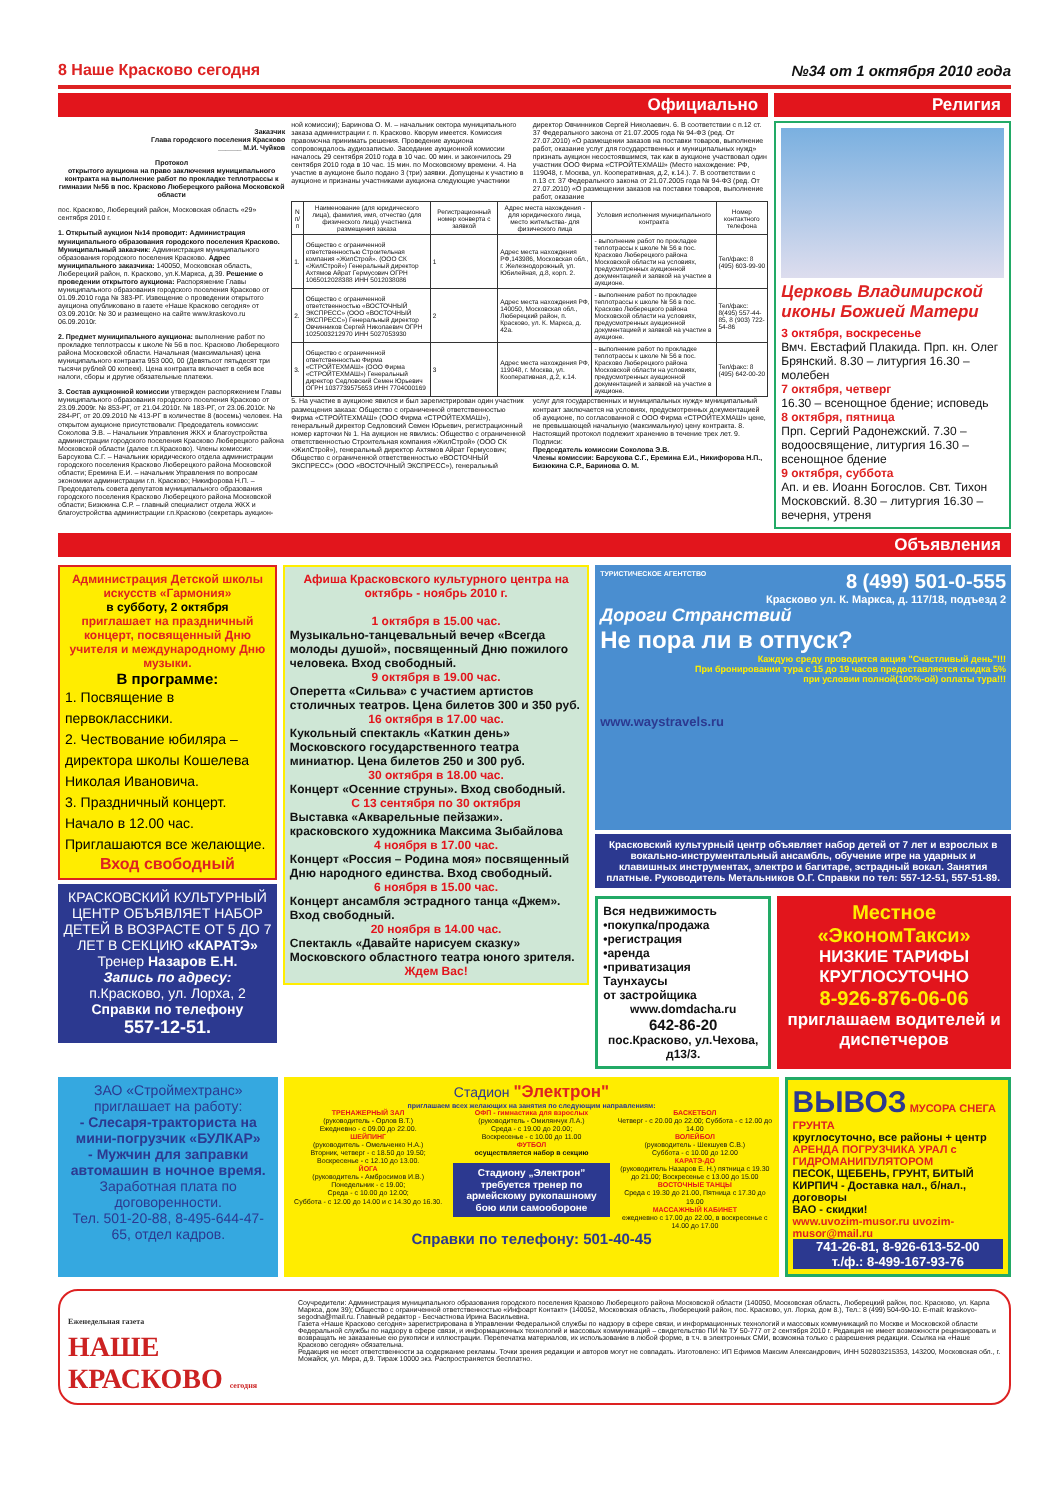8 Наше Красково сегодня №34 от 1 октября 2010 года
Официально
Заказчик
Глава городского поселения Красково
______ М.И. Чуйков
Протокол
открытого аукциона на право заключения муниципального контракта на выполнение работ по прокладке теплотрассы к гимназии №56 в пос. Красково Люберецкого района Московской области
пос. Красково, Люберецкий район, Московская область «29» сентября 2010 г.
1. Открытый аукцион №14 проводит: Администрация муниципального образования городского поселения Красково. Муниципальный заказчик: Администрация муниципального образования городского поселения Красково. Адрес муниципального заказчика: 140050, Московская область, Люберецкий район, п. Красково, ул.К.Маркса, д.39. Решение о проведении открытого аукциона: Распоряжение Главы муниципального образования городского поселения Красково от 01.09.2010 года № 383-РГ. Извещение о проведении открытого аукциона опубликовано в газете «Наше Красково сегодня» от 03.09.2010г. № 30 и размещено на сайте www.kraskovo.ru 06.09.2010г.
2. Предмет муниципального аукциона: выполнение работ по прокладке теплотрассы к школе № 56 в пос. Красково Люберецкого района Московской области. Начальная (максимальная) цена муниципального контракта 953 000, 00 (Девятьсот пятьдесят три тысячи рублей 00 копеек). Цена контракта включает в себя все налоги, сборы и другие обязательные платежи.
3. Состав аукционной комиссии утвержден распоряжением Главы муниципального образования городского поселения Красково от 23.09.2009г. № 853-РГ, от 21.04.2010г. № 183-РГ, от 23.06.2010г. № 284-РГ, от 20.09.2010 № 413-РГ в количестве 8 (восемь) человек. На открытом аукционе присутствовали: Председатель комиссии: Соколова Э.В. – Начальник Управления ЖКХ и благоустройства администрации городского поселения Красково Люберецкого района Московской области (далее г.п.Красково). Члены комиссии: Барсукова С.Г. – Начальник юридического отдела администрации городского поселения Красково Люберецкого района Московской области; Еремина Е.И. – начальник Управления по вопросам экономики администрации г.п. Красково; Никифорова Н.П. – Председатель совета депутатов муниципального образования городского поселения Красково Люберецкого района Московской области; Бизюкина С.Р. – главный специалист отдела ЖКХ и благоустройства администрации г.п.Красково (секретарь аукцион-
ной комиссии); Баринова О. М. – начальник сектора муниципального заказа администрации г. п. Красково. Кворум имеется. Комиссия правомочна принимать решения. Проведение аукциона сопровождалось аудиозаписью. Заседание аукционной комиссии началось 29 сентября 2010 года в 10 час. 00 мин. и закончилось 29 сентября 2010 года в 10 час. 15 мин. по Московскому времени. 4. На участие в аукционе было подано 3 (три) заявки. Допущены к участию в аукционе и признаны участниками аукциона следующие участники
директор Овчинников Сергей Николаевич. 6. В соответствии с п.12 ст. 37 Федерального закона от 21.07.2005 года № 94-ФЗ (ред. От 27.07.2010) «О размещении заказов на поставки товаров, выполнение работ, оказание услуг для государственных и муниципальных нужд» признать аукцион несостоявшимся, так как в аукционе участвовал один участник ООО Фирма «СТРОЙТЕХМАШ» (Место нахождение: РФ, 119048, г. Москва, ул. Кооперативная, д.2, к.14.). 7. В соответствии с п.13 ст. 37 Федерального закона от 21.07.2005 года № 94-ФЗ (ред. От 27.07.2010) «О размещении заказов на поставки товаров, выполнение работ, оказание
| N п/п | Наименование (для юридического лица), фамилия, имя, отчество (для физического лица) участника размещения заказа | Регистрационный номер конверта с заявкой | Адрес места нахождения - для юридического лица, место жительства- для физического лица | Условия исполнения муниципального контракта | Номер контактного телефона |
| --- | --- | --- | --- | --- | --- |
| 1. | Общество с ограниченной ответственностью Строительная компания «ЖилСтрой». (ООО СК «ЖилСтрой») Генеральный директор Ахтямов Айрат Гермусович ОГРН 1065012028388 ИНН 5012038086 | 1 | Адрес места нахождения РФ,143986, Московская обл., г. Железнодорожный, ул. Юбилейная, д.8, корп. 2. | - выполнение работ по прокладке теплотрассы к школе № 56 в пос. Красково Люберецкого района Московской области на условиях, предусмотренных аукционной документацией и заявкой на участие в аукционе. | Тел/факс: 8 (495) 603-99-90 |
| 2. | Общество с ограниченной ответственностью «ВОСТОЧНЫЙ ЭКСПРЕСС» (ООО «ВОСТОЧНЫЙ ЭКСПРЕСС») Генеральный директор Овчинников Сергей Николаевич ОГРН 1025003212970 ИНН 5027053930 | 2 | Адрес места нахождения РФ, 140050, Московская обл., Люберецкий район, п. Красково, ул. К. Маркса, д. 42а. | - выполнение работ по прокладке теплотрассы к школе № 56 в пос. Красково Люберецкого района Московской области на условиях, предусмотренных аукционной документацией и заявкой на участие в аукционе. | Тел/факс: 8(495) 557-44-85, 8 (903) 722-54-86 |
| 3. | Общество с ограниченной ответственностью Фирма «СТРОЙТЕХМАШ» (ООО Фирма «СТРОЙТЕХМАШ») Генеральный директор Седловский Семен Юрьевич ОГРН 1037739575653 ИНН 7704000169 | 3 | Адрес места нахождения РФ, 119048, г. Москва, ул. Кооперативная, д.2, к.14. | - выполнение работ по прокладке теплотрассы к школе № 56 в пос. Красково Люберецкого района Московской области на условиях, предусмотренных аукционной документацией и заявкой на участие в аукционе. | Тел/факс: 8 (495) 642-00-20 |
5. На участие в аукционе явился и был зарегистрирован один участник размещения заказа: Общество с ограниченной ответственностью Фирма «СТРОЙТЕХМАШ» (ООО Фирма «СТРОЙТЕХМАШ»), генеральный директор Седловский Семен Юрьевич, регистрационный номер карточки № 1. На аукцион не явились: Общество с ограниченной ответственностью Строительная компания «ЖилСтрой» (ООО СК «ЖилСтрой»), генеральный директор Ахтямов Айрат Гермусович; Общество с ограниченной ответственностью «ВОСТОЧНЫЙ ЭКСПРЕСС» (ООО «ВОСТОЧНЫЙ ЭКСПРЕСС»), генеральный
услуг для государственных и муниципальных нужд» муниципальный контракт заключается на условиях, предусмотренных документацией об аукционе, по согласованной с ООО Фирма «СТРОЙТЕХМАШ» цене, не превышающей начальную (максимальную) цену контракта. 8. Настоящий протокол подлежит хранению в течение трех лет. 9. Подписи:
Председатель комиссии Соколова Э.В.
Члены комиссии: Барсукова С.Г., Еремина Е.И., Никифорова Н.П., Бизюкина С.Р., Баринова О. М.
Религия
Церковь Владимирской иконы Божией Матери
3 октября, воскресенье
Вмч. Евстафий Плакида. Прп. кн. Олег Брянский. 8.30 – литургия 16.30 – молебен
7 октября, четверг
16.30 – всенощное бдение; исповедь
8 октября, пятница
Прп. Сергий Радонежский. 7.30 – водоосвящение, литургия 16.30 – всенощное бдение
9 октября, суббота
Ап. и ев. Иоанн Богослов. Свт. Тихон Московский. 8.30 – литургия 16.30 – вечерня, утреня
Объявления
Администрация Детской школы искусств «Гармония»
в субботу, 2 октября
приглашает на праздничный концерт, посвященный Дню учителя и международному Дню музыки.
В программе:
1. Посвящение в первоклассники.
2. Чествование юбиляра – директора школы Кошелева Николая Ивановича.
3. Праздничный концерт.
Начало в 12.00 час. Приглашаются все желающие.
Вход свободный
КРАСКОВСКИЙ КУЛЬТУРНЫЙ ЦЕНТР ОБЪЯВЛЯЕТ НАБОР ДЕТЕЙ В ВОЗРАСТЕ ОТ 5 ДО 7 ЛЕТ В СЕКЦИЮ «КАРАТЭ»
Тренер Назаров Е.Н.
Запись по адресу:
п.Красково, ул. Лорха, 2
Справки по телефону
557-12-51.
Афиша Красковского культурного центра на октябрь - ноябрь 2010 г.
1 октября в 15.00 час.
Музыкально-танцевальный вечер «Всегда молоды душой», посвященный Дню пожилого человека. Вход свободный.
9 октября в 19.00 час.
Оперетта «Сильва» с участием артистов столичных театров. Цена билетов 300 и 350 руб.
16 октября в 17.00 час.
Кукольный спектакль «Каткин день» Московского государственного театра миниатюр. Цена билетов 250 и 300 руб.
30 октября в 18.00 час.
Концерт «Осенние струны». Вход свободный.
С 13 сентября по 30 октября
Выставка «Акварельные пейзажи». красковского художника Максима Зыбайлова
4 ноября в 17.00 час.
Концерт «Россия – Родина моя» посвященный Дню народного единства. Вход свободный.
6 ноября в 15.00 час.
Концерт ансамбля эстрадного танца «Джем». Вход свободный.
20 ноября в 14.00 час.
Спектакль «Давайте нарисуем сказку» Московского областного театра юного зрителя.
Ждем Вас!
ТУРИСТИЧЕСКОЕ АГЕНТСТВО 8 (499) 501-0-555
Красково ул. К. Маркса, д. 117/18, подъезд 2
Дороги Странствий
Не пора ли в отпуск?
Каждую среду проводится акция "Счастливый день"!!!
При бронировании тура с 15 до 19 часов предоставляется скидка 5%
при условии полной(100%-ой) оплаты тура!!!
www.waystravels.ru
Красковский культурный центр объявляет набор детей от 7 лет и взрослых в вокально-инструментальный ансамбль, обучение игре на ударных и клавишных инструментах, электро и багитаре, эстрадный вокал. Занятия платные. Руководитель Метальников О.Г. Справки по тел: 557-12-51, 557-51-89.
Вся недвижимость
•покупка/продажа
•регистрация
•аренда
•приватизация
Таунхаусы
от застройщика
www.domdacha.ru
642-86-20
пос.Красково, ул.Чехова, д13/3.
Местное «ЭкономТакси»
НИЗКИЕ ТАРИФЫ КРУГЛОСУТОЧНО
8-926-876-06-06
приглашаем водителей и диспетчеров
ЗАО «Строймехтранс»
приглашает на работу:
- Слесаря-тракториста на мини-погрузчик «БУЛКАР»
- Мужчин для заправки автомашин в ночное время.
Заработная плата по договоренности.
Тел. 501-20-88, 8-495-644-47-65, отдел кадров.
Стадион "Электрон"
приглашаем всех желающих на занятия по следующим направлениям:
ТРЕНАЖЕРНЫЙ ЗАЛ
(руководитель - Орлов В.Т.)
Ежедневно - с 09.00 до 22.00.
ШЕЙПИНГ
(руководитель - Омельченко Н.А.)
Вторник, четверг - с 18.50 до 19.50;
Воскресенье - с 12.10 до 13.00.
ЙОГА
(руководитель - Амбросимов И.В.)
Понедельник - с 19.00;
Среда - с 10.00 до 12.00;
Суббота - с 12.00 до 14.00 и с 14.30 до 16.30.
ОФП - гимнастика для взрослых
(руководитель - Омилянчук Л.А.)
Среда - с 19.00 до 20.00;
Воскресенье - с 10.00 до 11.00
ФУТБОЛ
осуществляется набор в секцию
Стадиону „Электрон” требуется тренер по армейскому рукопашному бою или самообороне
БАСКЕТБОЛ
Четверг - с 20.00 до 22.00; Суббота - с 12.00 до 14.00
ВОЛЕЙБОЛ
(руководитель - Шекшуев С.В.)
Суббота - с 10.00 до 12.00
КАРАТЭ-ДО
(руководитель Назаров Е. Н.) пятница с 19.30 до 21.00; Воскресенье с 13.00 до 15.00
ВОСТОЧНЫЕ ТАНЦЫ
Среда с 19.30 до 21.00, Пятница с 17.30 до 19.00
МАССАЖНЫЙ КАБИНЕТ
ежедневно с 17.00 до 22.00, в воскресенье с 14.00 до 17.00
Справки по телефону: 501-40-45
ВЫВОЗ МУСОРА СНЕГА ГРУНТА
круглосуточно, все районы + центр
АРЕНДА ПОГРУЗЧИКА УРАЛ с ГИДРОМАНИПУЛЯТОРОМ
ПЕСОК, ЩЕБЕНЬ, ГРУНТ, БИТЫЙ КИРПИЧ - Доставка нал., б/нал., договоры
ВАО - скидки!
www.uvozim-musor.ru uvozim-musor@mail.ru
741-26-81, 8-926-613-52-00
т./ф.: 8-499-167-93-76
Еженедельная газета
НАШЕ КРАСКОВО сегодня
Соучредители: Администрация муниципального образования городского поселения Красково Люберецкого района Московской области (140050, Московская область, Люберецкий район, пос. Красково, ул. Карла Маркса, дом 39); Общество с ограниченной ответственностью «Инфоарт Контакт» (140052, Московская область, Люберецкий район, пос. Красково, ул. Лорха, дом 8.), Тел.: 8 (499) 504-90-10. E-mail: kraskovo-segodna@mail.ru. Главный редактор - Бесчастнова Ирина Васильевна.
Газета «Наше Красково сегодня» зарегистрирована в Управлении Федеральной службы по надзору в сфере связи, и информационных технологий и массовых коммуникаций по Москве и Московской области Федеральной службы по надзору в сфере связи, и информационных технологий и массовых коммуникаций – свидетельство ПИ № ТУ 50-777 от 2 сентября 2010 г. Редакция не имеет возможности рецензировать и возвращать не заказанные ею рукописи и иллюстрации. Перепечатка материалов, их использование в любой форме, в т.ч. в электронных СМИ, возможна только с разрешения редакции. Ссылка на «Наше Красково сегодня» обязательна.
Редакция не несет ответственности за содержание рекламы. Точки зрения редакции и авторов могут не совпадать. Изготовлено: ИП Ефимов Максим Александрович, ИНН 502803215353, 143200, Московская обл., г. Можайск, ул. Мира, д.9. Тираж 10000 экз. Распространяется бесплатно.